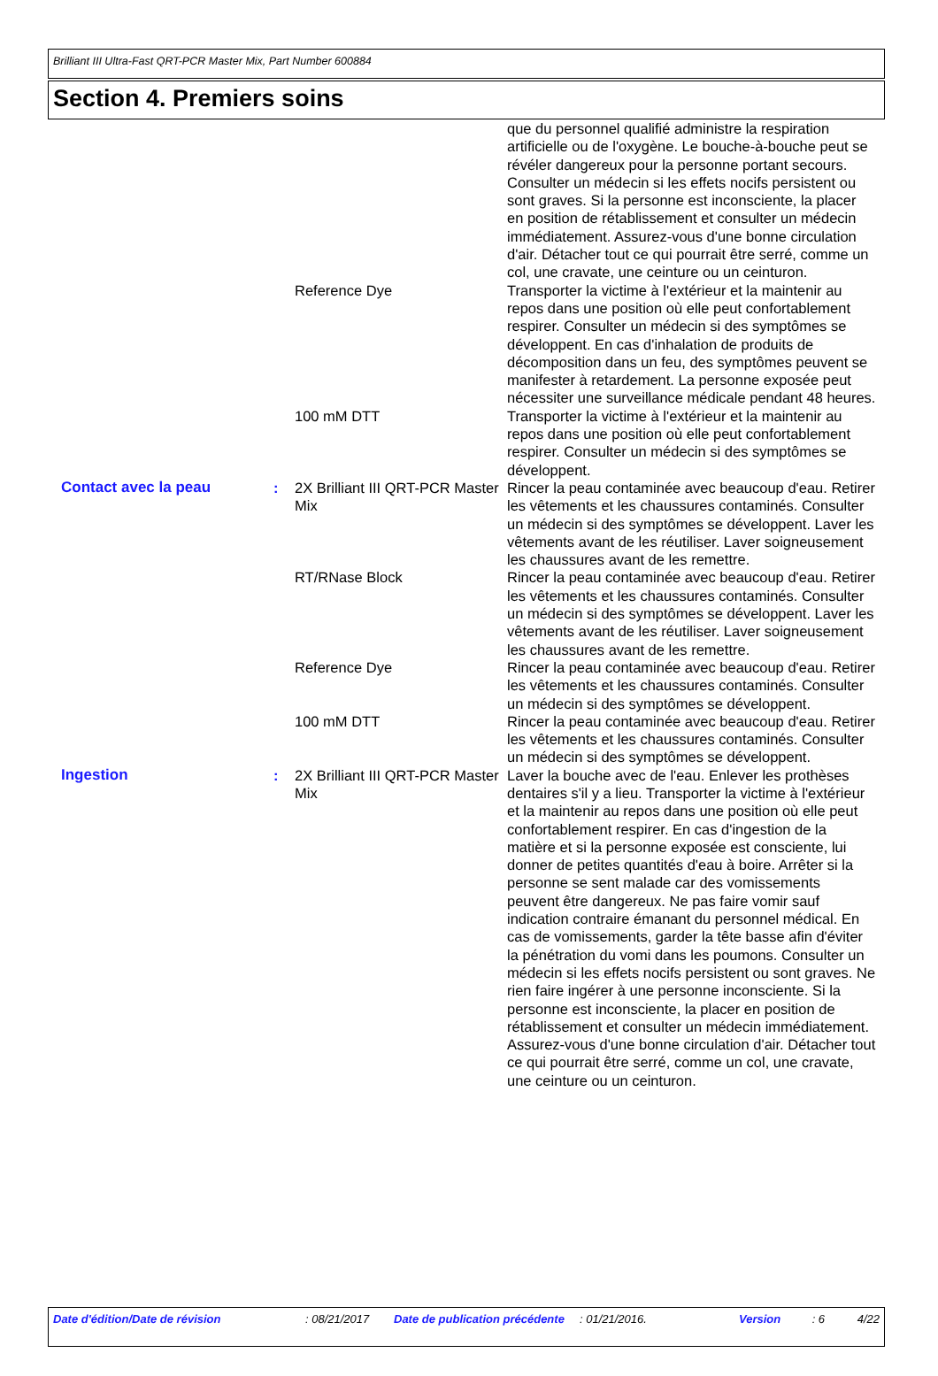Brilliant III Ultra-Fast QRT-PCR Master Mix, Part Number 600884
Section 4. Premiers soins
| | | | que du personnel qualifié administre la respiration artificielle ou de l'oxygène. Le bouche-à-bouche peut se révéler dangereux pour la personne portant secours. Consulter un médecin si les effets nocifs persistent ou sont graves. Si la personne est inconsciente, la placer en position de rétablissement et consulter un médecin immédiatement. Assurez-vous d'une bonne circulation d'air. Détacher tout ce qui pourrait être serré, comme un col, une cravate, une ceinture ou un ceinturon. |
| | | Reference Dye | Transporter la victime à l'extérieur et la maintenir au repos dans une position où elle peut confortablement respirer. Consulter un médecin si des symptômes se développent. En cas d'inhalation de produits de décomposition dans un feu, des symptômes peuvent se manifester à retardement. La personne exposée peut nécessiter une surveillance médicale pendant 48 heures. |
| | | 100 mM DTT | Transporter la victime à l'extérieur et la maintenir au repos dans une position où elle peut confortablement respirer. Consulter un médecin si des symptômes se développent. |
| Contact avec la peau | : | 2X Brilliant III QRT-PCR Master Mix | Rincer la peau contaminée avec beaucoup d'eau. Retirer les vêtements et les chaussures contaminés. Consulter un médecin si des symptômes se développent. Laver les vêtements avant de les réutiliser. Laver soigneusement les chaussures avant de les remettre. |
| | | RT/RNase Block | Rincer la peau contaminée avec beaucoup d'eau. Retirer les vêtements et les chaussures contaminés. Consulter un médecin si des symptômes se développent. Laver les vêtements avant de les réutiliser. Laver soigneusement les chaussures avant de les remettre. |
| | | Reference Dye | Rincer la peau contaminée avec beaucoup d'eau. Retirer les vêtements et les chaussures contaminés. Consulter un médecin si des symptômes se développent. |
| | | 100 mM DTT | Rincer la peau contaminée avec beaucoup d'eau. Retirer les vêtements et les chaussures contaminés. Consulter un médecin si des symptômes se développent. |
| Ingestion | : | 2X Brilliant III QRT-PCR Master Mix | Laver la bouche avec de l'eau. Enlever les prothèses dentaires s'il y a lieu. Transporter la victime à l'extérieur et la maintenir au repos dans une position où elle peut confortablement respirer. En cas d'ingestion de la matière et si la personne exposée est consciente, lui donner de petites quantités d'eau à boire. Arrêter si la personne se sent malade car des vomissements peuvent être dangereux. Ne pas faire vomir sauf indication contraire émanant du personnel médical. En cas de vomissements, garder la tête basse afin d'éviter la pénétration du vomi dans les poumons. Consulter un médecin si les effets nocifs persistent ou sont graves. Ne rien faire ingérer à une personne inconsciente. Si la personne est inconsciente, la placer en position de rétablissement et consulter un médecin immédiatement. Assurez-vous d'une bonne circulation d'air. Détacher tout ce qui pourrait être serré, comme un col, une cravate, une ceinture ou un ceinturon. |
| Date d'édition/Date de révision | : 08/21/2017 | Date de publication précédente | : 01/21/2016. | Version | : 6 | 4/22 |